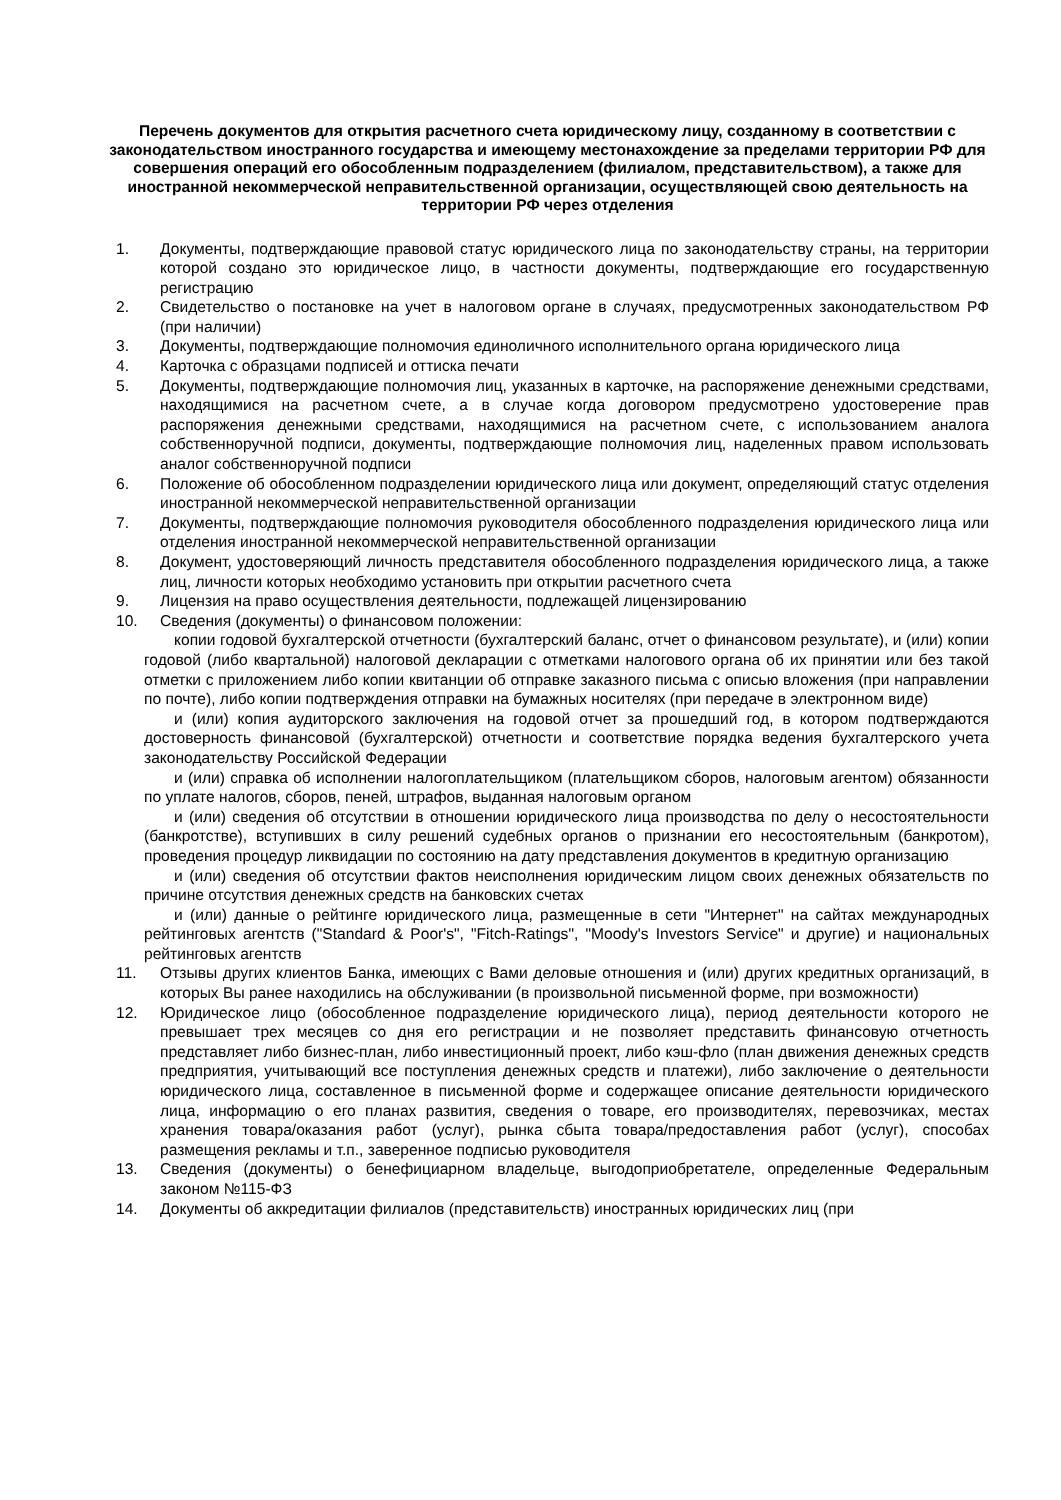Перечень документов для открытия расчетного счета юридическому лицу, созданному в соответствии с законодательством иностранного государства и имеющему местонахождение за пределами территории РФ для совершения операций его обособленным подразделением (филиалом, представительством), а также для иностранной некоммерческой неправительственной организации, осуществляющей свою деятельность на территории РФ через отделения
1. Документы, подтверждающие правовой статус юридического лица по законодательству страны, на территории которой создано это юридическое лицо, в частности документы, подтверждающие его государственную регистрацию
2. Свидетельство о постановке на учет в налоговом органе в случаях, предусмотренных законодательством РФ (при наличии)
3. Документы, подтверждающие полномочия единоличного исполнительного органа юридического лица
4. Карточка с образцами подписей и оттиска печати
5. Документы, подтверждающие полномочия лиц, указанных в карточке, на распоряжение денежными средствами, находящимися на расчетном счете, а в случае когда договором предусмотрено удостоверение прав распоряжения денежными средствами, находящимися на расчетном счете, с использованием аналога собственноручной подписи, документы, подтверждающие полномочия лиц, наделенных правом использовать аналог собственноручной подписи
6. Положение об обособленном подразделении юридического лица или документ, определяющий статус отделения иностранной некоммерческой неправительственной организации
7. Документы, подтверждающие полномочия руководителя обособленного подразделения юридического лица или отделения иностранной некоммерческой неправительственной организации
8. Документ, удостоверяющий личность представителя обособленного подразделения юридического лица, а также лиц, личности которых необходимо установить при открытии расчетного счета
9. Лицензия на право осуществления деятельности, подлежащей лицензированию
10. Сведения (документы) о финансовом положении:
копии годовой бухгалтерской отчетности (бухгалтерский баланс, отчет о финансовом результате), и (или) копии годовой (либо квартальной) налоговой декларации с отметками налогового органа об их принятии или без такой отметки с приложением либо копии квитанции об отправке заказного письма с описью вложения (при направлении по почте), либо копии подтверждения отправки на бумажных носителях (при передаче в электронном виде)
и (или) копия аудиторского заключения на годовой отчет за прошедший год, в котором подтверждаются достоверность финансовой (бухгалтерской) отчетности и соответствие порядка ведения бухгалтерского учета законодательству Российской Федерации
и (или) справка об исполнении налогоплательщиком (плательщиком сборов, налоговым агентом) обязанности по уплате налогов, сборов, пеней, штрафов, выданная налоговым органом
и (или) сведения об отсутствии в отношении юридического лица производства по делу о несостоятельности (банкротстве), вступивших в силу решений судебных органов о признании его несостоятельным (банкротом), проведения процедур ликвидации по состоянию на дату представления документов в кредитную организацию
и (или) сведения об отсутствии фактов неисполнения юридическим лицом своих денежных обязательств по причине отсутствия денежных средств на банковских счетах
и (или) данные о рейтинге юридического лица, размещенные в сети "Интернет" на сайтах международных рейтинговых агентств ("Standard & Poor's", "Fitch-Ratings", "Moody's Investors Service" и другие) и национальных рейтинговых агентств
11. Отзывы других клиентов Банка, имеющих с Вами деловые отношения и (или) других кредитных организаций, в которых Вы ранее находились на обслуживании (в произвольной письменной форме, при возможности)
12. Юридическое лицо (обособленное подразделение юридического лица), период деятельности которого не превышает трех месяцев со дня его регистрации и не позволяет представить финансовую отчетность представляет либо бизнес-план, либо инвестиционный проект, либо кэш-фло (план движения денежных средств предприятия, учитывающий все поступления денежных средств и платежи), либо заключение о деятельности юридического лица, составленное в письменной форме и содержащее описание деятельности юридического лица, информацию о его планах развития, сведения о товаре, его производителях, перевозчиках, местах хранения товара/оказания работ (услуг), рынка сбыта товара/предоставления работ (услуг), способах размещения рекламы и т.п., заверенное подписью руководителя
13. Сведения (документы) о бенефициарном владельце, выгодоприобретателе, определенные Федеральным законом №115-ФЗ
14. Документы об аккредитации филиалов (представительств) иностранных юридических лиц (при